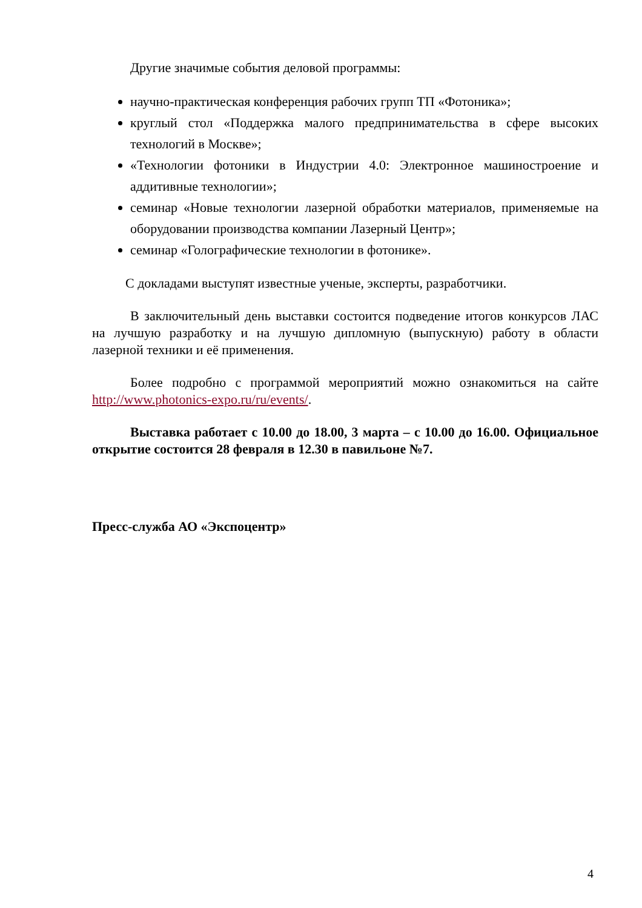Другие значимые события деловой программы:
научно-практическая конференция рабочих групп ТП «Фотоника»;
круглый стол «Поддержка малого предпринимательства в сфере высоких технологий в Москве»;
«Технологии фотоники в Индустрии 4.0: Электронное машиностроение и аддитивные технологии»;
семинар «Новые технологии лазерной обработки материалов, применяемые на оборудовании производства компании Лазерный Центр»;
семинар «Голографические технологии в фотонике».
С докладами выступят известные ученые, эксперты, разработчики.
В заключительный день выставки состоится подведение итогов конкурсов ЛАС на лучшую разработку и на лучшую дипломную (выпускную) работу в области лазерной техники и её применения.
Более подробно с программой мероприятий можно ознакомиться на сайте http://www.photonics-expo.ru/ru/events/.
Выставка работает с 10.00 до 18.00, 3 марта – с 10.00 до 16.00. Официальное открытие состоится 28 февраля в 12.30 в павильоне №7.
Пресс-служба АО «Экспоцентр»
4